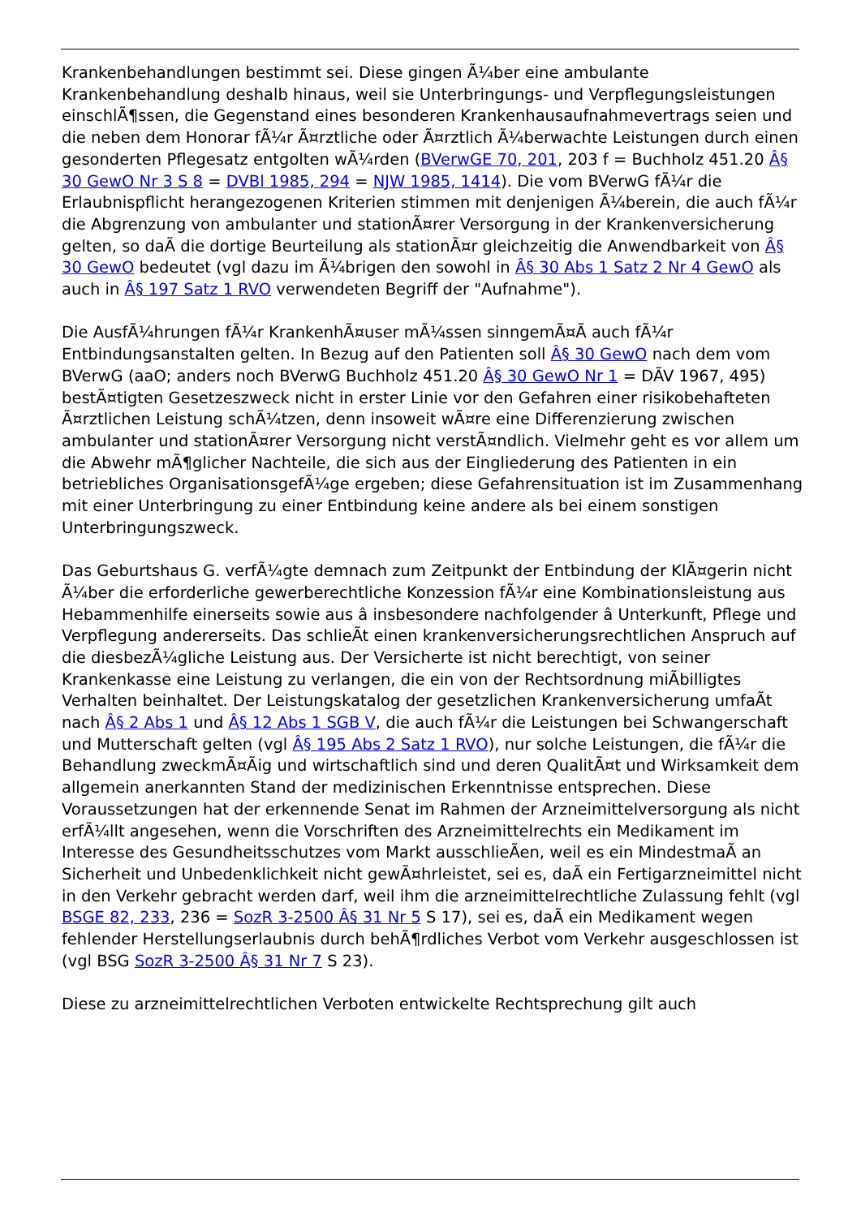Krankenbehandlungen bestimmt sei. Diese gingen Ã¼ber eine ambulante Krankenbehandlung deshalb hinaus, weil sie Unterbringungs- und Verpflegungsleistungen einschlÃ¶ssen, die Gegenstand eines besonderen Krankenhausaufnahmevertrags seien und die neben dem Honorar fÃ¼r Ã¤rztliche oder Ã¤rztlich Ã¼berwachte Leistungen durch einen gesonderten Pflegesatz entgolten wÃ¼rden (BVerwGE 70, 201, 203 f = Buchholz 451.20 Â§ 30 GewO Nr 3 S 8 = DVBl 1985, 294 = NJW 1985, 1414). Die vom BVerwG fÃ¼r die Erlaubnispflicht herangezogenen Kriterien stimmen mit denjenigen Ã¼berein, die auch fÃ¼r die Abgrenzung von ambulanter und stationÃ¤rer Versorgung in der Krankenversicherung gelten, so daÃ die dortige Beurteilung als stationÃ¤r gleichzeitig die Anwendbarkeit von Â§ 30 GewO bedeutet (vgl dazu im Ã¼brigen den sowohl in Â§ 30 Abs 1 Satz 2 Nr 4 GewO als auch in Â§ 197 Satz 1 RVO verwendeten Begriff der "Aufnahme").
Die AusfÃ¼hrungen fÃ¼r KrankenhÃ¤user mÃ¼ssen sinngemÃ¤Ã auch fÃ¼r Entbindungsanstalten gelten. In Bezug auf den Patienten soll Â§ 30 GewO nach dem vom BVerwG (aaO; anders noch BVerwG Buchholz 451.20 Â§ 30 GewO Nr 1 = DÃV 1967, 495) bestÃ¤tigten Gesetzeszweck nicht in erster Linie vor den Gefahren einer risikobehafteten Ã¤rztlichen Leistung schÃ¼tzen, denn insoweit wÃ¤re eine Differenzierung zwischen ambulanter und stationÃ¤rer Versorgung nicht verstÃ¤ndlich. Vielmehr geht es vor allem um die Abwehr mÃ¶glicher Nachteile, die sich aus der Eingliederung des Patienten in ein betriebliches OrganisationsgefÃ¼ge ergeben; diese Gefahrensituation ist im Zusammenhang mit einer Unterbringung zu einer Entbindung keine andere als bei einem sonstigen Unterbringungszweck.
Das Geburtshaus G. verfÃ¼gte demnach zum Zeitpunkt der Entbindung der KlÃ¤gerin nicht Ã¼ber die erforderliche gewerberechtliche Konzession fÃ¼r eine Kombinationsleistung aus Hebammenhilfe einerseits sowie aus â insbesondere nachfolgender â Unterkunft, Pflege und Verpflegung andererseits. Das schlieÃt einen krankenversicherungsrechtlichen Anspruch auf die diesbezÃ¼gliche Leistung aus. Der Versicherte ist nicht berechtigt, von seiner Krankenkasse eine Leistung zu verlangen, die ein von der Rechtsordnung miÃbilligtes Verhalten beinhaltet. Der Leistungskatalog der gesetzlichen Krankenversicherung umfaÃt nach Â§ 2 Abs 1 und Â§ 12 Abs 1 SGB V, die auch fÃ¼r die Leistungen bei Schwangerschaft und Mutterschaft gelten (vgl Â§ 195 Abs 2 Satz 1 RVO), nur solche Leistungen, die fÃ¼r die Behandlung zweckmÃ¤Ãig und wirtschaftlich sind und deren QualitÃ¤t und Wirksamkeit dem allgemein anerkannten Stand der medizinischen Erkenntnisse entsprechen. Diese Voraussetzungen hat der erkennende Senat im Rahmen der Arzneimittelversorgung als nicht erfÃ¼llt angesehen, wenn die Vorschriften des Arzneimittelrechts ein Medikament im Interesse des Gesundheitsschutzes vom Markt ausschlieÃen, weil es ein MindestmaÃ an Sicherheit und Unbedenklichkeit nicht gewÃ¤hrleistet, sei es, daÃ ein Fertigarzneimittel nicht in den Verkehr gebracht werden darf, weil ihm die arzneimittelrechtliche Zulassung fehlt (vgl BSGE 82, 233, 236 = SozR 3-2500 Â§ 31 Nr 5 S 17), sei es, daÃ ein Medikament wegen fehlender Herstellungserlaubnis durch behÃ¶rdliches Verbot vom Verkehr ausgeschlossen ist (vgl BSG SozR 3-2500 Â§ 31 Nr 7 S 23).
Diese zu arzneimittelrechtlichen Verboten entwickelte Rechtsprechung gilt auch